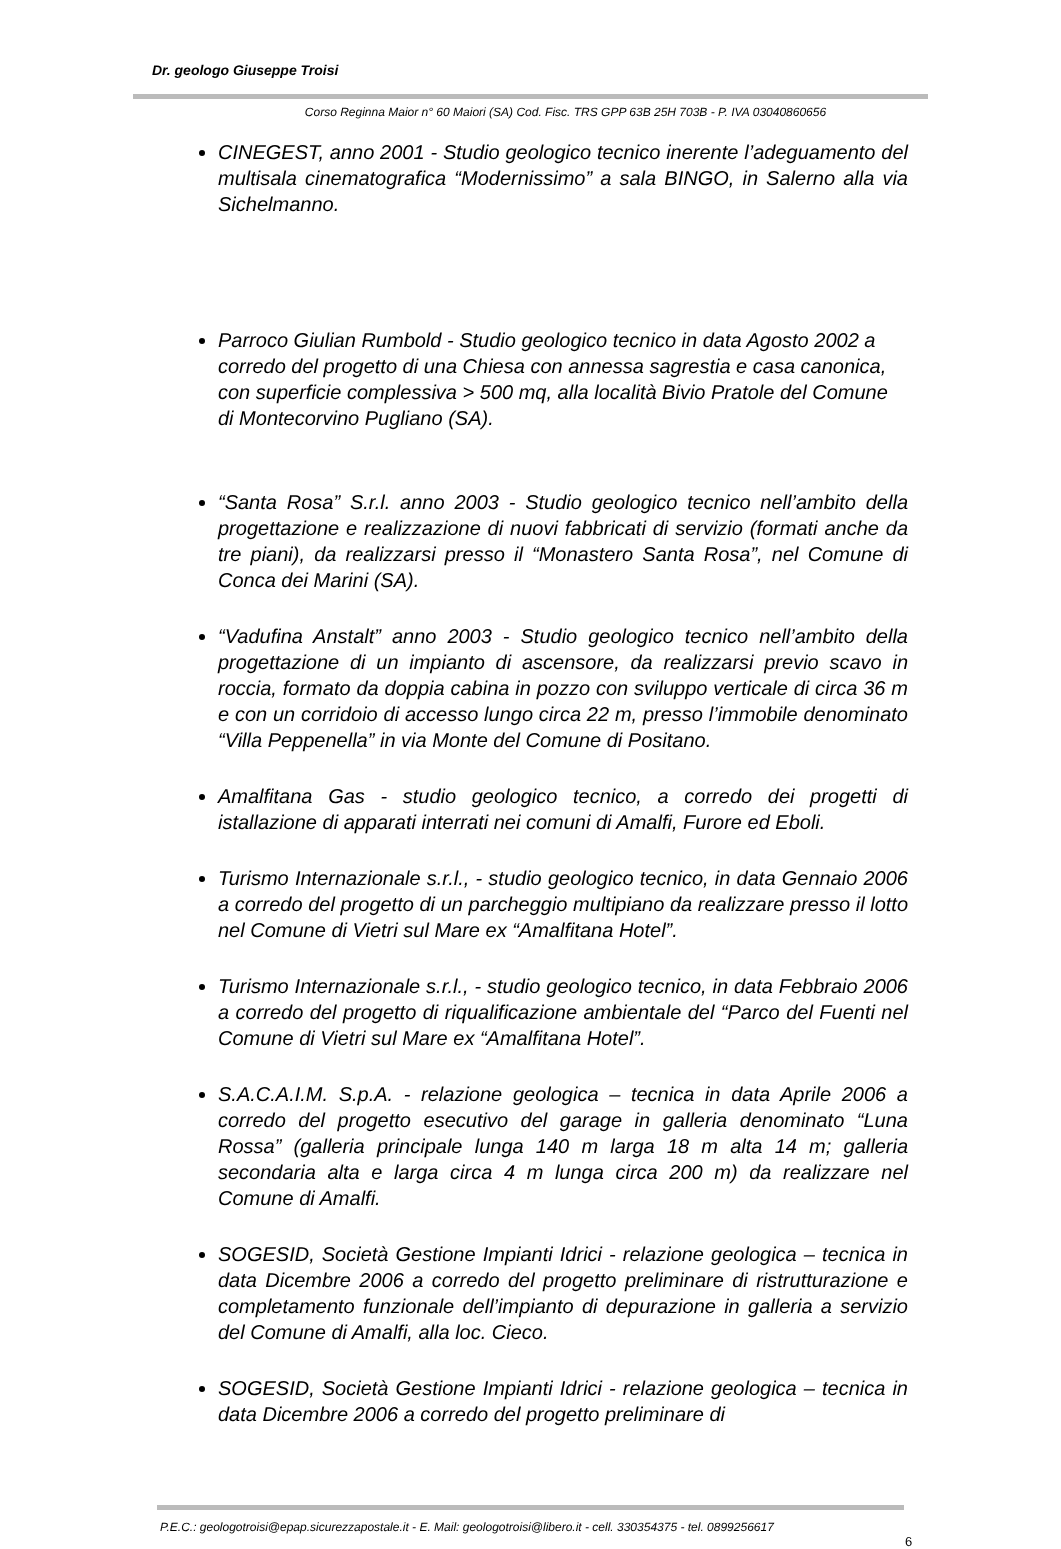Dr. geologo Giuseppe Troisi
Corso Reginna Maior n° 60 Maiori (SA) Cod. Fisc. TRS GPP 63B 25H 703B - P. IVA 03040860656
CINEGEST, anno 2001 - Studio geologico tecnico inerente l’adeguamento del multisala cinematografica “Modernissimo” a sala BINGO, in Salerno alla via Sichelmanno.
Parroco Giulian Rumbold - Studio geologico tecnico in data Agosto 2002 a corredo del progetto di una Chiesa con annessa sagrestia e casa canonica, con superficie complessiva > 500 mq, alla località Bivio Pratole del Comune di Montecorvino Pugliano (SA).
“Santa Rosa” S.r.l. anno 2003 - Studio geologico tecnico nell’ambito della progettazione e realizzazione di nuovi fabbricati di servizio (formati anche da tre piani), da realizzarsi presso il “Monastero Santa Rosa”, nel Comune di Conca dei Marini (SA).
“Vadufina Anstalt” anno 2003 - Studio geologico tecnico nell’ambito della progettazione di un impianto di ascensore, da realizzarsi previo scavo in roccia, formato da doppia cabina in pozzo con sviluppo verticale di circa 36 m e con un corridoio di accesso lungo circa 22 m, presso l’immobile denominato “Villa Peppenella” in via Monte del Comune di Positano.
Amalfitana Gas - studio geologico tecnico, a corredo dei progetti di istallazione di apparati interrati nei comuni di Amalfi, Furore ed Eboli.
Turismo Internazionale s.r.l., - studio geologico tecnico, in data Gennaio 2006 a corredo del progetto di un parcheggio multipiano da realizzare presso il lotto nel Comune di Vietri sul Mare ex “Amalfitana Hotel”.
Turismo Internazionale s.r.l., - studio geologico tecnico, in data Febbraio 2006 a corredo del progetto di riqualificazione ambientale del “Parco del Fuenti nel Comune di Vietri sul Mare ex “Amalfitana Hotel”.
S.A.C.A.I.M. S.p.A. - relazione geologica – tecnica in data Aprile 2006 a corredo del progetto esecutivo del garage in galleria denominato “Luna Rossa” (galleria principale lunga 140 m larga 18 m alta 14 m; galleria secondaria alta e larga circa 4 m lunga circa 200 m) da realizzare nel Comune di Amalfi.
SOGESID, Società Gestione Impianti Idrici - relazione geologica – tecnica in data Dicembre 2006 a corredo del progetto preliminare di ristrutturazione e completamento funzionale dell’impianto di depurazione in galleria a servizio del Comune di Amalfi, alla loc. Cieco.
SOGESID, Società Gestione Impianti Idrici - relazione geologica – tecnica in data Dicembre 2006 a corredo del progetto preliminare di
P.E.C.: geologotroisi@epap.sicurezzapostale.it - E. Mail: geologotroisi@libero.it - cell. 330354375 - tel. 0899256617
6